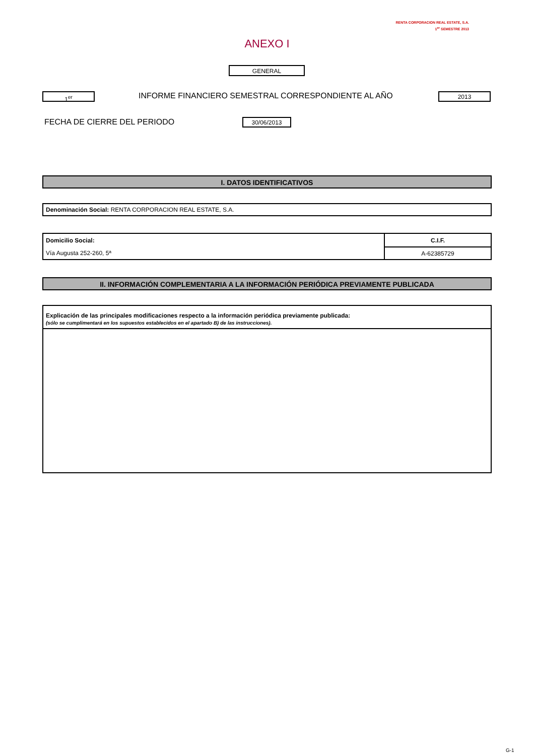RENTA CORPORACION REAL ESTATE, S.A.
1<sup>er</sup> SEMESTRE 2013
ANEXO I
GENERAL
1<sup>er</sup>
INFORME FINANCIERO SEMESTRAL CORRESPONDIENTE AL AÑO
2013
FECHA DE CIERRE DEL PERIODO 30/06/2013
I. DATOS IDENTIFICATIVOS
| Denominación Social: RENTA CORPORACION REAL ESTATE, S.A. |
| Domicilio Social: | C.I.F. |
| Vía Augusta 252-260, 5ª | A-62385729 |
II. INFORMACIÓN COMPLEMENTARIA A LA INFORMACIÓN PERIÓDICA PREVIAMENTE PUBLICADA
| Explicación de las principales modificaciones respecto a la información periódica previamente publicada: (sólo se cumplimentará en los supuestos establecidos en el apartado B) de las instrucciones). |
G-1